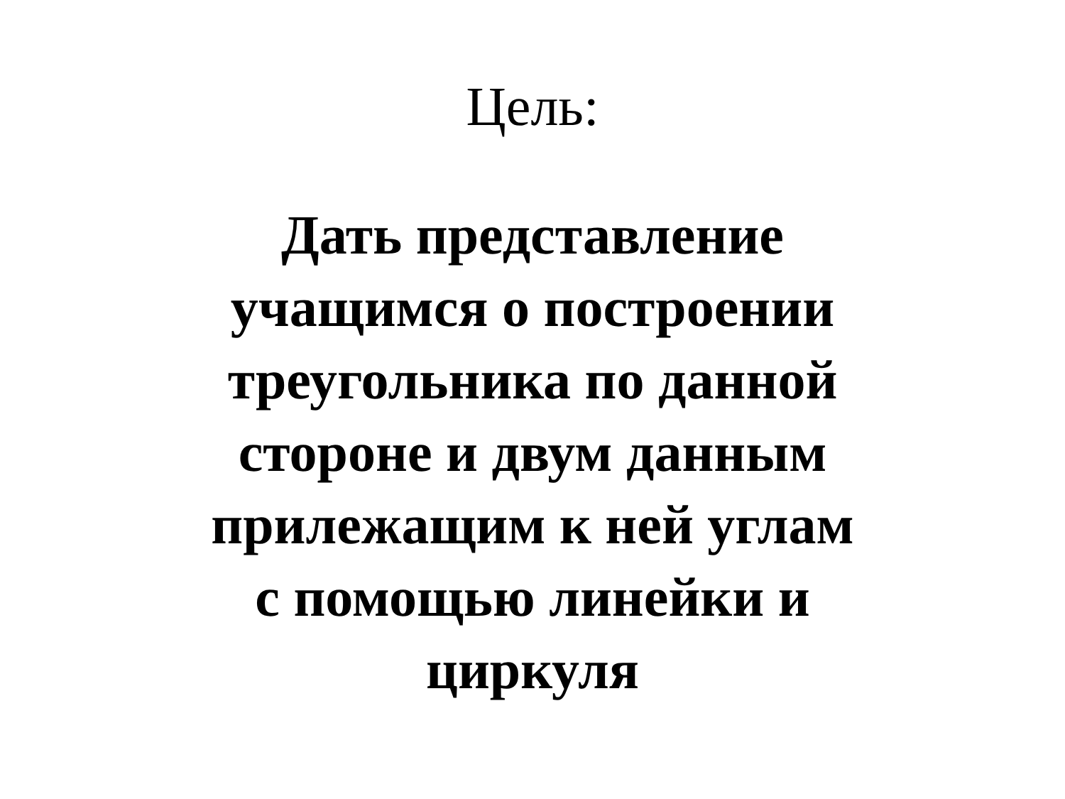Цель:
Дать представление
учащимся о построении
треугольника по данной
стороне и двум данным
прилежащим к ней углам
с помощью линейки и
циркуля